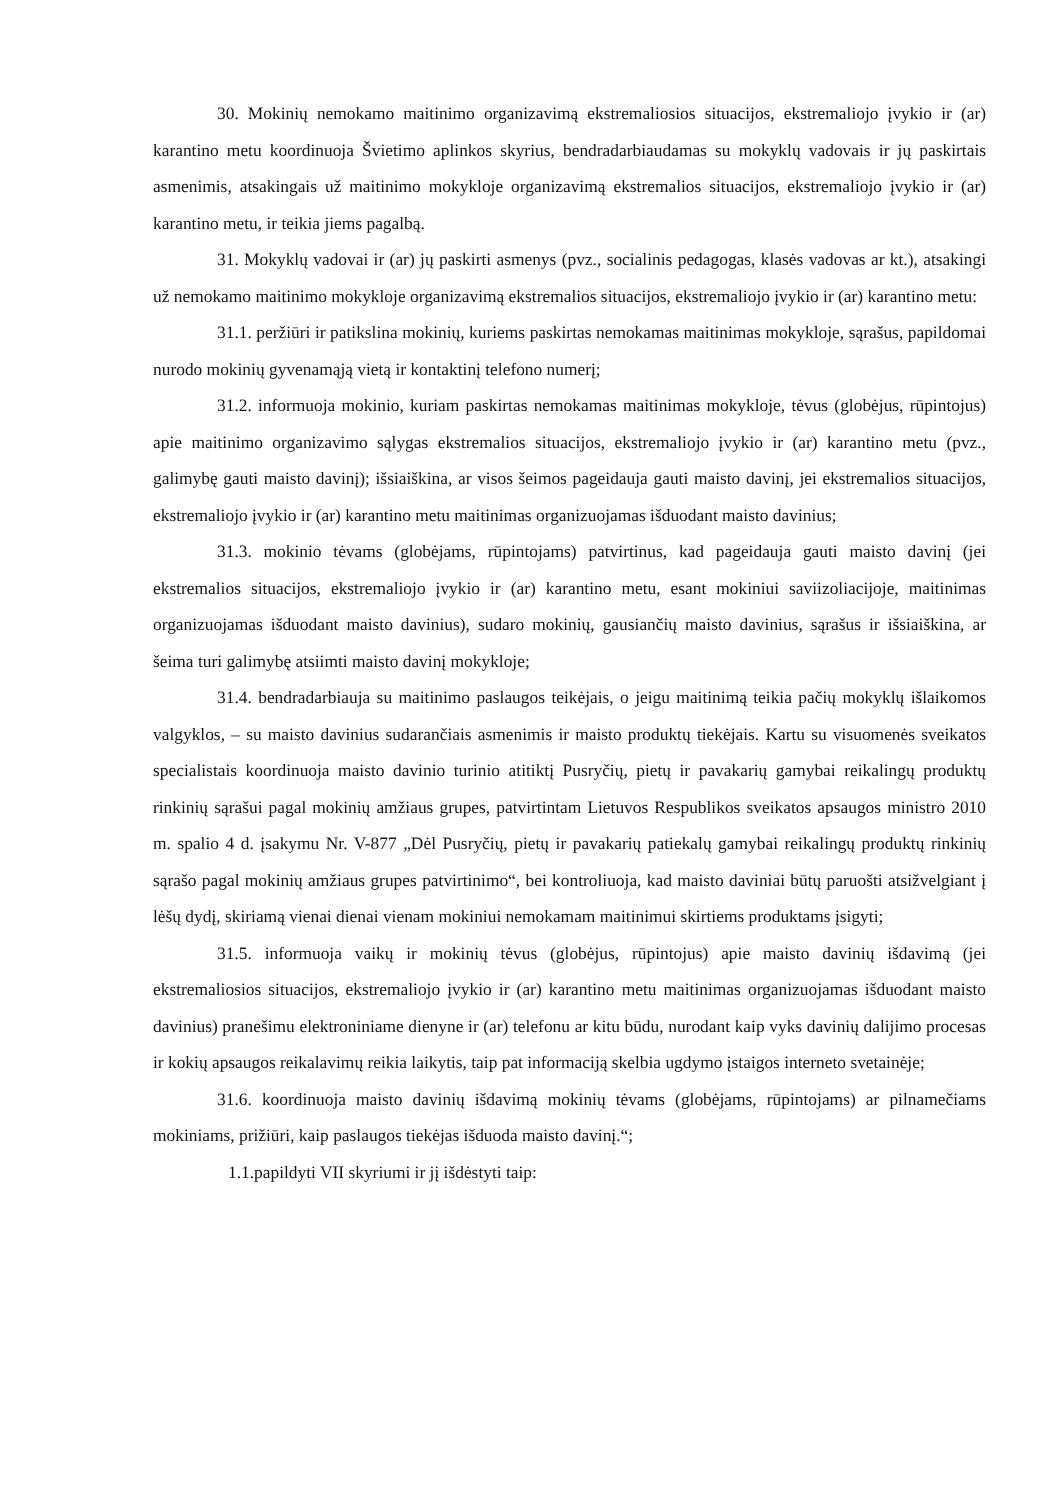30. Mokinių nemokamo maitinimo organizavimą ekstremaliosios situacijos, ekstremaliojo įvykio ir (ar) karantino metu koordinuoja Švietimo aplinkos skyrius, bendradarbiaudamas su mokyklų vadovais ir jų paskirtais asmenimis, atsakingais už maitinimo mokykloje organizavimą ekstremalios situacijos, ekstremaliojo įvykio ir (ar) karantino metu, ir teikia jiems pagalbą.
31. Mokyklų vadovai ir (ar) jų paskirti asmenys (pvz., socialinis pedagogas, klasės vadovas ar kt.), atsakingi už nemokamo maitinimo mokykloje organizavimą ekstremalios situacijos, ekstremaliojo įvykio ir (ar) karantino metu:
31.1. peržiūri ir patikslina mokinių, kuriems paskirtas nemokamas maitinimas mokykloje, sąrašus, papildomai nurodo mokinių gyvenamąją vietą ir kontaktinį telefono numerį;
31.2. informuoja mokinio, kuriam paskirtas nemokamas maitinimas mokykloje, tėvus (globėjus, rūpintojus) apie maitinimo organizavimo sąlygas ekstremalios situacijos, ekstremaliojo įvykio ir (ar) karantino metu (pvz., galimybę gauti maisto davinį); išsiaiškina, ar visos šeimos pageidauja gauti maisto davinį, jei ekstremalios situacijos, ekstremaliojo įvykio ir (ar) karantino metu maitinimas organizuojamas išduodant maisto davinius;
31.3. mokinio tėvams (globėjams, rūpintojams) patvirtinus, kad pageidauja gauti maisto davinį (jei ekstremalios situacijos, ekstremaliojo įvykio ir (ar) karantino metu, esant mokiniui saviizoliacijoje, maitinimas organizuojamas išduodant maisto davinius), sudaro mokinių, gausiančių maisto davinius, sąrašus ir išsiaiškina, ar šeima turi galimybę atsiimti maisto davinį mokykloje;
31.4. bendradarbiauja su maitinimo paslaugos teikėjais, o jeigu maitinimą teikia pačių mokyklų išlaikomos valgyklos, – su maisto davinius sudarančiais asmenimis ir maisto produktų tiekėjais. Kartu su visuomenės sveikatos specialistais koordinuoja maisto davinio turinio atitiktį Pusryčių, pietų ir pavakarių gamybai reikalingų produktų rinkinių sąrašui pagal mokinių amžiaus grupes, patvirtintam Lietuvos Respublikos sveikatos apsaugos ministro 2010 m. spalio 4 d. įsakymu Nr. V-877 „Dėl Pusryčių, pietų ir pavakarių patiekalų gamybai reikalingų produktų rinkinių sąrašo pagal mokinių amžiaus grupes patvirtinimo“, bei kontroliuoja, kad maisto daviniai būtų paruošti atsižvelgiant į lėšų dydį, skiriamą vienai dienai vienam mokiniui nemokamam maitinimui skirtiems produktams įsigyti;
31.5. informuoja vaikų ir mokinių tėvus (globėjus, rūpintojus) apie maisto davinių išdavimą (jei ekstremaliosios situacijos, ekstremaliojo įvykio ir (ar) karantino metu maitinimas organizuojamas išduodant maisto davinius) pranešimu elektroniniame dienyne ir (ar) telefonu ar kitu būdu, nurodant kaip vyks davinių dalijimo procesas ir kokių apsaugos reikalavimų reikia laikytis, taip pat informaciją skelbia ugdymo įstaigos interneto svetainėje;
31.6. koordinuoja maisto davinių išdavimą mokinių tėvams (globėjams, rūpintojams) ar pilnamečiams mokiniams, prižiūri, kaip paslaugos tiekėjas išduoda maisto davinį.“;
1.1.papildyti VII skyriumi ir jį išdėstyti taip: